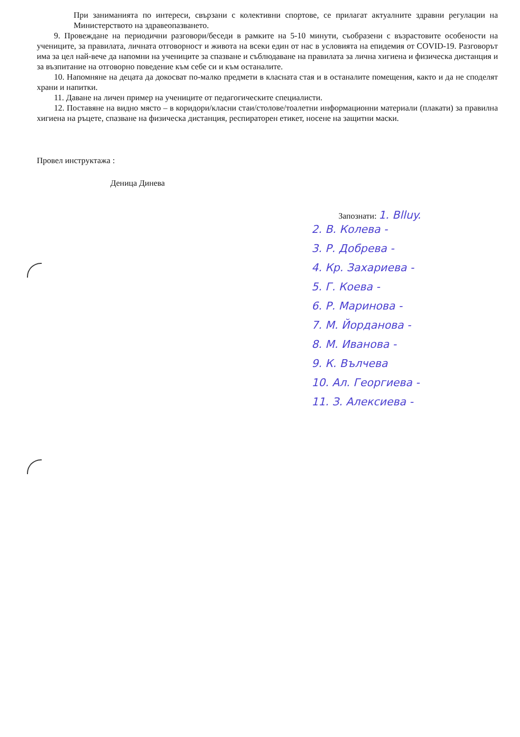При заниманията по интереси, свързани с колективни спортове, се прилагат актуалните здравни регулации на Министерството на здравеопазването.
9. Провеждане на периодични разговори/беседи в рамките на 5-10 минути, съобразени с възрастовите особености на учениците, за правилата, личната отговорност и живота на всеки един от нас в условията на епидемия от COVID-19. Разговорът има за цел най-вече да напомни на учениците за спазване и съблюдаване на правилата за лична хигиена и физическа дистанция и за възпитание на отговорно поведение към себе си и към останалите.
10. Напомняне на децата да докосват по-малко предмети в класната стая и в останалите помещения, както и да не споделят храни и напитки.
11. Даване на личен пример на учениците от педагогическите специалисти.
12. Поставяне на видно място – в коридори/класни стаи/столове/тоалетни информационни материали (плакати) за правилна хигиена на ръцете, спазване на физическа дистанция, респираторен етикет, носене на защитни маски.
Провел инструктажа :
Деница Динева
Запознати: 1. Вlluy.
2. В. Колева -
3. Р. Добрева -
4. Кр. Захариева -
5. Г. Коева -
6. Р. Маринова -
7. М. Йорданова -
8. М. Иванова -
9. К. Вълчева
10. Ал. Георгиева -
11. З. Алексиева -